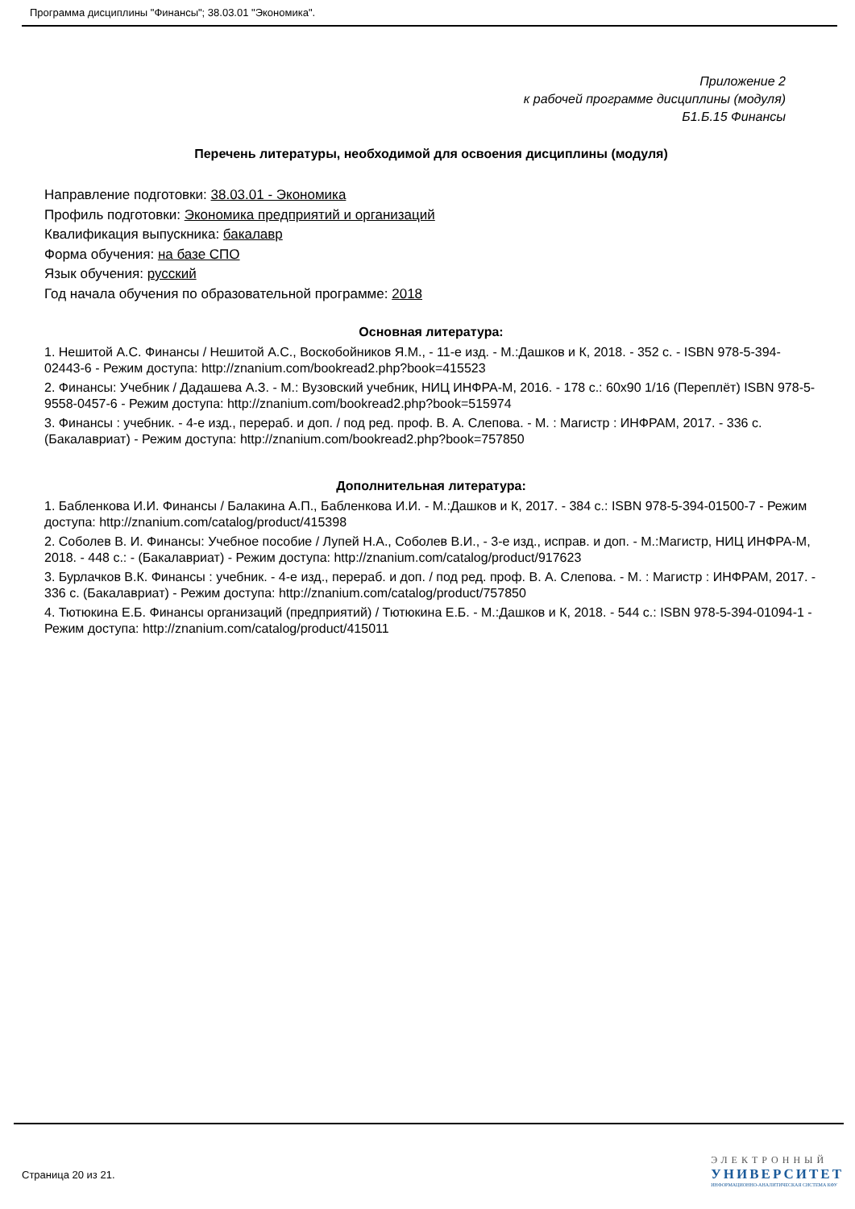Программа дисциплины "Финансы"; 38.03.01 "Экономика".
Приложение 2
к рабочей программе дисциплины (модуля)
Б1.Б.15 Финансы
Перечень литературы, необходимой для освоения дисциплины (модуля)
Направление подготовки: 38.03.01 - Экономика
Профиль подготовки: Экономика предприятий и организаций
Квалификация выпускника: бакалавр
Форма обучения: на базе СПО
Язык обучения: русский
Год начала обучения по образовательной программе: 2018
Основная литература:
1. Нешитой А.С. Финансы / Нешитой А.С., Воскобойников Я.М., - 11-е изд. - М.:Дашков и К, 2018. - 352 с. - ISBN 978-5-394-02443-6 - Режим доступа: http://znanium.com/bookread2.php?book=415523
2. Финансы: Учебник / Дадашева А.З. - М.: Вузовский учебник, НИЦ ИНФРА-М, 2016. - 178 с.: 60x90 1/16 (Переплёт) ISBN 978-5-9558-0457-6 - Режим доступа: http://znanium.com/bookread2.php?book=515974
3. Финансы : учебник. - 4-е изд., перераб. и доп. / под ред. проф. В. А. Слепова. - М. : Магистр : ИНФРАМ, 2017. - 336 с. (Бакалавриат) - Режим доступа: http://znanium.com/bookread2.php?book=757850
Дополнительная литература:
1. Бабленкова И.И. Финансы / Балакина А.П., Бабленкова И.И. - М.:Дашков и К, 2017. - 384 с.: ISBN 978-5-394-01500-7 - Режим доступа: http://znanium.com/catalog/product/415398
2. Соболев В. И. Финансы: Учебное пособие / Лупей Н.А., Соболев В.И., - 3-е изд., исправ. и доп. - М.:Магистр, НИЦ ИНФРА-М, 2018. - 448 с.: - (Бакалавриат) - Режим доступа: http://znanium.com/catalog/product/917623
3. Бурлачков В.К. Финансы : учебник. - 4-е изд., перераб. и доп. / под ред. проф. В. А. Слепова. - М. : Магистр : ИНФРАМ, 2017. - 336 с. (Бакалавриат) - Режим доступа: http://znanium.com/catalog/product/757850
4. Тютюкина Е.Б. Финансы организаций (предприятий) / Тютюкина Е.Б. - М.:Дашков и К, 2018. - 544 с.: ISBN 978-5-394-01094-1 - Режим доступа: http://znanium.com/catalog/product/415011
Страница 20 из 21.
ЭЛЕКТРОННЫЙ
УНИВЕРСИТЕТ
ИНФОРМАЦИОННО-АНАЛИТИЧЕСКАЯ СИСТЕМА КФУ